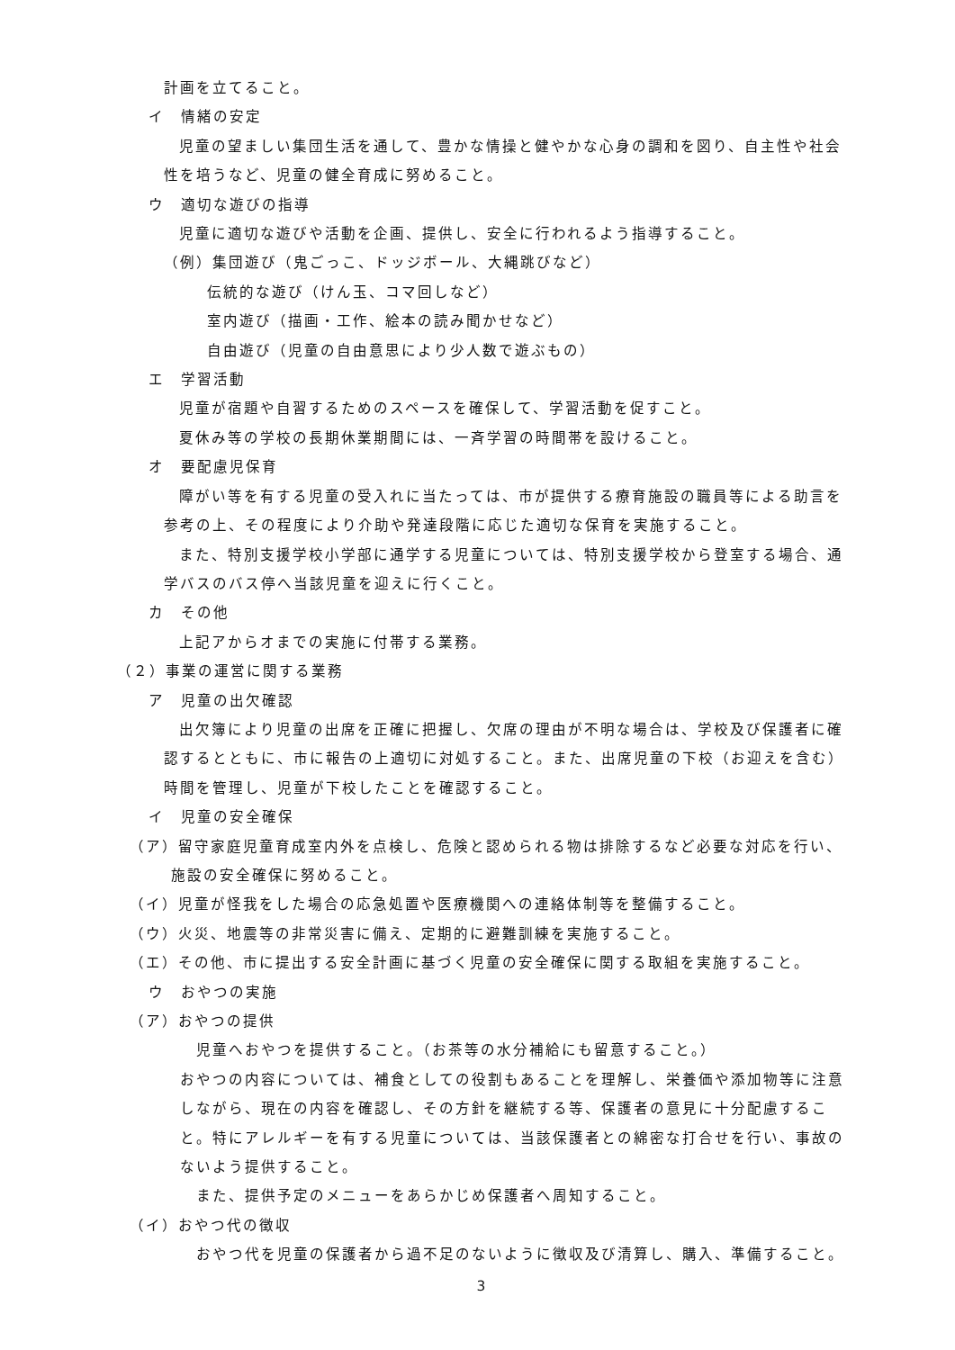計画を立てること。
イ　情緒の安定
児童の望ましい集団生活を通して、豊かな情操と健やかな心身の調和を図り、自主性や社会性を培うなど、児童の健全育成に努めること。
ウ　適切な遊びの指導
児童に適切な遊びや活動を企画、提供し、安全に行われるよう指導すること。
（例）集団遊び（鬼ごっこ、ドッジボール、大縄跳びなど）
伝統的な遊び（けん玉、コマ回しなど）
室内遊び（描画・工作、絵本の読み聞かせなど）
自由遊び（児童の自由意思により少人数で遊ぶもの）
エ　学習活動
児童が宿題や自習するためのスペースを確保して、学習活動を促すこと。
夏休み等の学校の長期休業期間には、一斉学習の時間帯を設けること。
オ　要配慮児保育
障がい等を有する児童の受入れに当たっては、市が提供する療育施設の職員等による助言を参考の上、その程度により介助や発達段階に応じた適切な保育を実施すること。
また、特別支援学校小学部に通学する児童については、特別支援学校から登室する場合、通学バスのバス停へ当該児童を迎えに行くこと。
カ　その他
上記アからオまでの実施に付帯する業務。
（２）事業の運営に関する業務
ア　児童の出欠確認
出欠簿により児童の出席を正確に把握し、欠席の理由が不明な場合は、学校及び保護者に確認するとともに、市に報告の上適切に対処すること。また、出席児童の下校（お迎えを含む）時間を管理し、児童が下校したことを確認すること。
イ　児童の安全確保
（ア）留守家庭児童育成室内外を点検し、危険と認められる物は排除するなど必要な対応を行い、施設の安全確保に努めること。
（イ）児童が怪我をした場合の応急処置や医療機関への連絡体制等を整備すること。
（ウ）火災、地震等の非常災害に備え、定期的に避難訓練を実施すること。
（エ）その他、市に提出する安全計画に基づく児童の安全確保に関する取組を実施すること。
ウ　おやつの実施
（ア）おやつの提供
児童へおやつを提供すること。（お茶等の水分補給にも留意すること。）
おやつの内容については、補食としての役割もあることを理解し、栄養価や添加物等に注意しながら、現在の内容を確認し、その方針を継続する等、保護者の意見に十分配慮すること。特にアレルギーを有する児童については、当該保護者との綿密な打合せを行い、事故のないよう提供すること。
また、提供予定のメニューをあらかじめ保護者へ周知すること。
（イ）おやつ代の徴収
おやつ代を児童の保護者から過不足のないように徴収及び清算し、購入、準備すること。
3